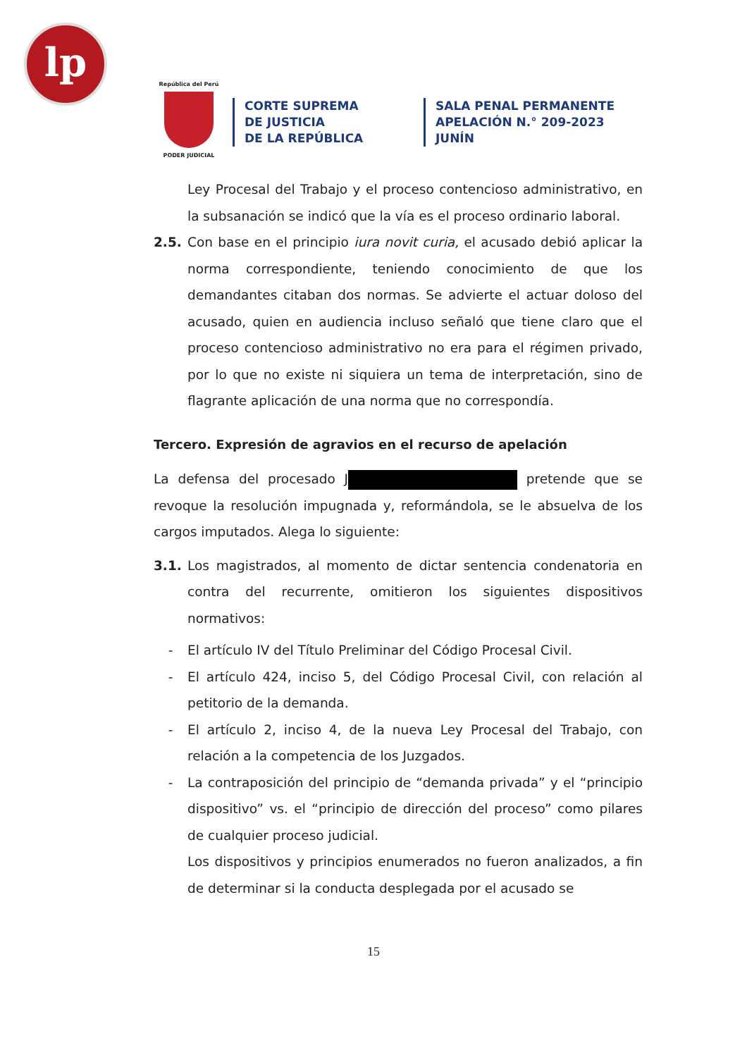lp
República del Perú
PODER JUDICIAL
CORTE SUPREMA
DE JUSTICIA
DE LA REPÚBLICA
SALA PENAL PERMANENTE
APELACIÓN N.° 209-2023
JUNÍN
Ley Procesal del Trabajo y el proceso contencioso administrativo, en la subsanación se indicó que la vía es el proceso ordinario laboral.
2.5. Con base en el principio iura novit curia, el acusado debió aplicar la norma correspondiente, teniendo conocimiento de que los demandantes citaban dos normas. Se advierte el actuar doloso del acusado, quien en audiencia incluso señaló que tiene claro que el proceso contencioso administrativo no era para el régimen privado, por lo que no existe ni siquiera un tema de interpretación, sino de flagrante aplicación de una norma que no correspondía.
Tercero. Expresión de agravios en el recurso de apelación
La defensa del procesado J pretende que se revoque la resolución impugnada y, reformándola, se le absuelva de los cargos imputados. Alega lo siguiente:
3.1. Los magistrados, al momento de dictar sentencia condenatoria en contra del recurrente, omitieron los siguientes dispositivos normativos:
- El artículo IV del Título Preliminar del Código Procesal Civil.
- El artículo 424, inciso 5, del Código Procesal Civil, con relación al petitorio de la demanda.
- El artículo 2, inciso 4, de la nueva Ley Procesal del Trabajo, con relación a la competencia de los Juzgados.
- La contraposición del principio de “demanda privada” y el “principio dispositivo” vs. el “principio de dirección del proceso” como pilares de cualquier proceso judicial.
Los dispositivos y principios enumerados no fueron analizados, a fin de determinar si la conducta desplegada por el acusado se
15